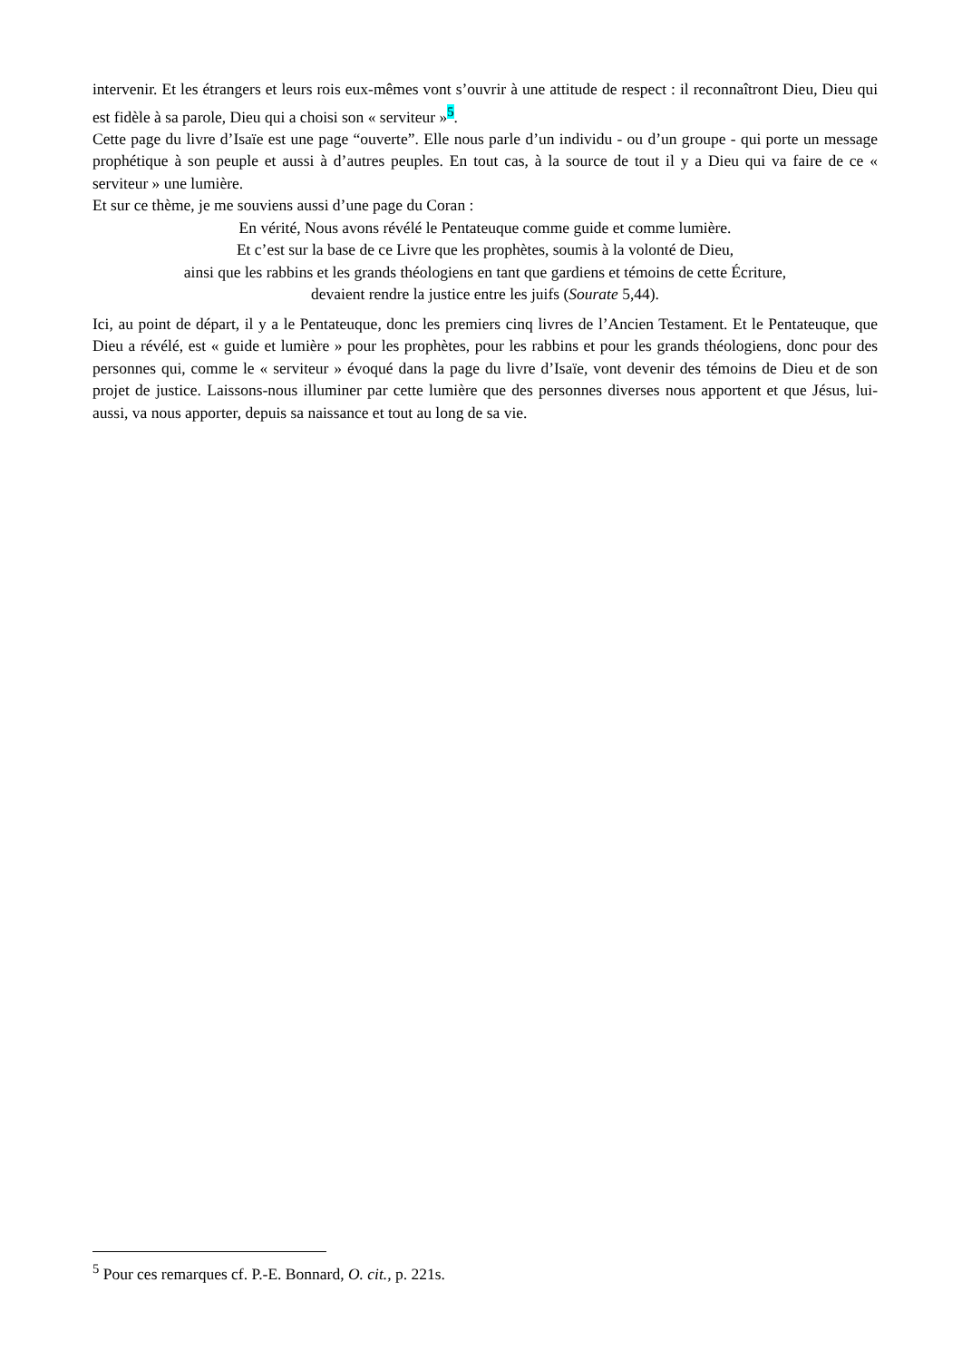intervenir. Et les étrangers et leurs rois eux-mêmes vont s’ouvrir à une attitude de respect : il reconnaîtront Dieu, Dieu qui est fidèle à sa parole, Dieu qui a choisi son « serviteur »<sup>5</sup>.
Cette page du livre d’Isaïe est une page “ouverte”. Elle nous parle d’un individu - ou d’un groupe - qui porte un message prophétique à son peuple et aussi à d’autres peuples. En tout cas, à la source de tout il y a Dieu qui va faire de ce « serviteur » une lumière.
Et sur ce thème, je me souviens aussi d’une page du Coran :
En vérité, Nous avons révélé le Pentateuque comme guide et comme lumière.
Et c’est sur la base de ce Livre que les prophètes, soumis à la volonté de Dieu,
ainsi que les rabbins et les grands théologiens en tant que gardiens et témoins de cette Écriture,
devaient rendre la justice entre les juifs (Sourate 5,44).
Ici, au point de départ, il y a le Pentateuque, donc les premiers cinq livres de l’Ancien Testament. Et le Pentateuque, que Dieu a révélé, est « guide et lumière » pour les prophètes, pour les rabbins et pour les grands théologiens, donc pour des personnes qui, comme le « serviteur » évoqué dans la page du livre d’Isaïe, vont devenir des témoins de Dieu et de son projet de justice. Laissons-nous illuminer par cette lumière que des personnes diverses nous apportent et que Jésus, lui-aussi, va nous apporter, depuis sa naissance et tout au long de sa vie.
<sup>5</sup> Pour ces remarques cf. P.-E. Bonnard, O. cit., p. 221s.